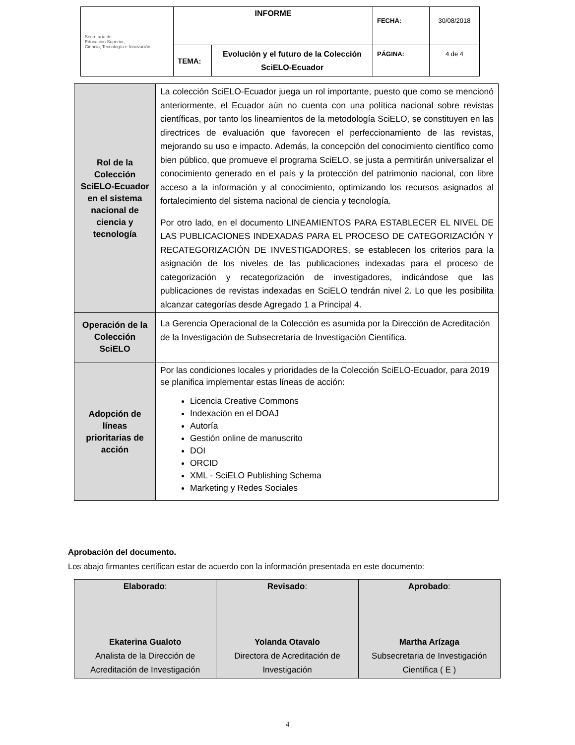| Secretaría de Educación Superior, Ciencia, Tecnología e Innovación | INFORME | | FECHA: | 30/08/2018 |
| | TEMA: | Evolución y el futuro de la Colección SciELO-Ecuador | PÁGINA: | 4 de 4 |
| Rol de la Colección SciELO-Ecuador en el sistema nacional de ciencia y tecnología | La colección SciELO-Ecuador juega un rol importante, puesto que como se mencionó anteriormente, el Ecuador aún no cuenta con una política nacional sobre revistas científicas, por tanto los lineamientos de la metodología SciELO, se constituyen en las directrices de evaluación que favorecen el perfeccionamiento de las revistas, mejorando su uso e impacto. Además, la concepción del conocimiento científico como bien público, que promueve el programa SciELO, se justa a permitirán universalizar el conocimiento generado en el país y la protección del patrimonio nacional, con libre acceso a la información y al conocimiento, optimizando los recursos asignados al fortalecimiento del sistema nacional de ciencia y tecnología. Por otro lado, en el documento LINEAMIENTOS PARA ESTABLECER EL NIVEL DE LAS PUBLICACIONES INDEXADAS PARA EL PROCESO DE CATEGORIZACIÓN Y RECATEGORIZACIÓN DE INVESTIGADORES, se establecen los criterios para la asignación de los niveles de las publicaciones indexadas para el proceso de categorización y recategorización de investigadores, indicándose que las publicaciones de revistas indexadas en SciELO tendrán nivel 2. Lo que les posibilita alcanzar categorías desde Agregado 1 a Principal 4. |
| Operación de la Colección SciELO | La Gerencia Operacional de la Colección es asumida por la Dirección de Acreditación de la Investigación de Subsecretaría de Investigación Científica. |
| Adopción de líneas prioritarias de acción | Por las condiciones locales y prioridades de la Colección SciELO-Ecuador, para 2019 se planifica implementar estas líneas de acción: Licencia Creative Commons Indexación en el DOAJ Autoría Gestión online de manuscrito DOI ORCID XML - SciELO Publishing Schema Marketing y Redes Sociales |
Aprobación del documento.
Los abajo firmantes certifican estar de acuerdo con la información presentada en este documento:
| Elaborado : Ekaterina Gualoto Analista de la Dirección de Acreditación de Investigación | Revisado : Yolanda Otavalo Directora de Acreditación de Investigación | Aprobado : Martha Arízaga Subsecretaria de Investigación Científica ( E ) |
4